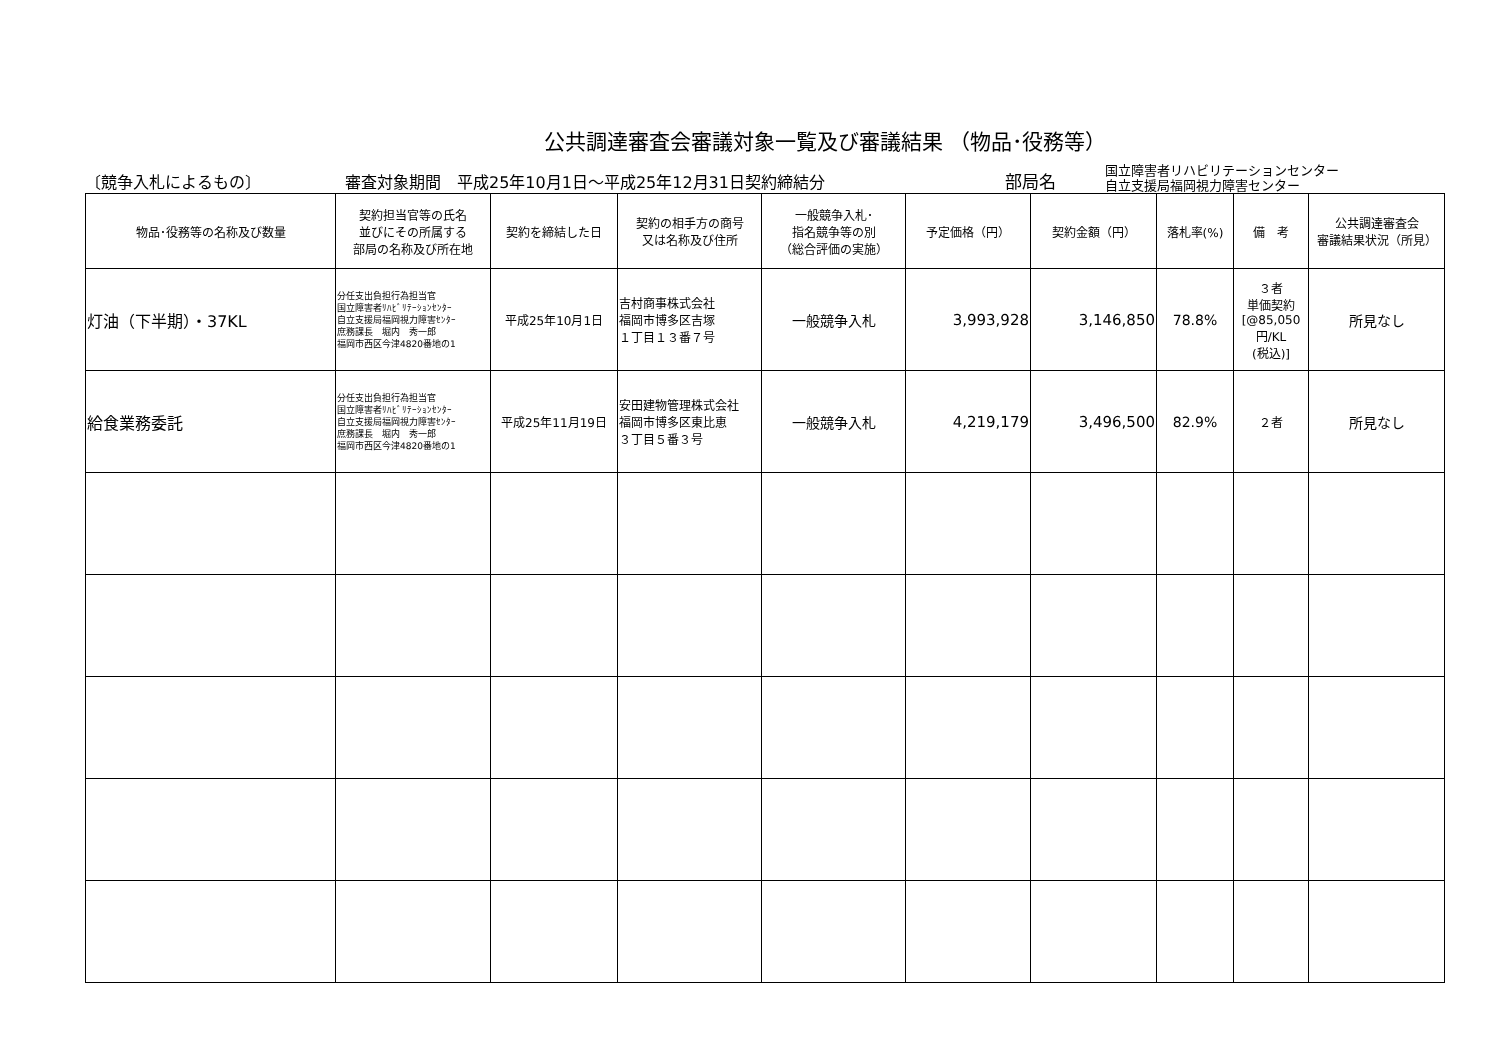公共調達審査会審議対象一覧及び審議結果 （物品･役務等）
〔競争入札によるもの〕 審査対象期間　平成25年10月1日～平成25年12月31日契約締結分 部局名 国立障害者リハビリテーションセンター
自立支援局福岡視力障害センター
| 物品･役務等の名称及び数量 | 契約担当官等の氏名 並びにその所属する 部局の名称及び所在地 | 契約を締結した日 | 契約の相手方の商号 又は名称及び住所 | 一般競争入札･ 指名競争等の別 （総合評価の実施） | 予定価格（円） | 契約金額（円） | 落札率(%) | 備 考 | 公共調達審査会 審議結果状況（所見） |
| --- | --- | --- | --- | --- | --- | --- | --- | --- | --- |
| 灯油（下半期）・37KL | 分任支出負担行為担当官 国立障害者ﾘﾊﾋﾞﾘﾃｰｼｮﾝｾﾝﾀｰ 自立支援局福岡視力障害ｾﾝﾀｰ 庶務課長 堀内 秀一郎 福岡市西区今津4820番地の1 | 平成25年10月1日 | 吉村商事株式会社 福岡市博多区吉塚 １丁目１３番７号 | 一般競争入札 | 3,993,928 | 3,146,850 | 78.8% | ３者 単価契約 [@85,050 円/KL (税込)] | 所見なし |
| 給食業務委託 | 分任支出負担行為担当官 国立障害者ﾘﾊﾋﾞﾘﾃｰｼｮﾝｾﾝﾀｰ 自立支援局福岡視力障害ｾﾝﾀｰ 庶務課長 堀内 秀一郎 福岡市西区今津4820番地の1 | 平成25年11月19日 | 安田建物管理株式会社 福岡市博多区東比恵 ３丁目５番３号 | 一般競争入札 | 4,219,179 | 3,496,500 | 82.9% | ２者 | 所見なし |